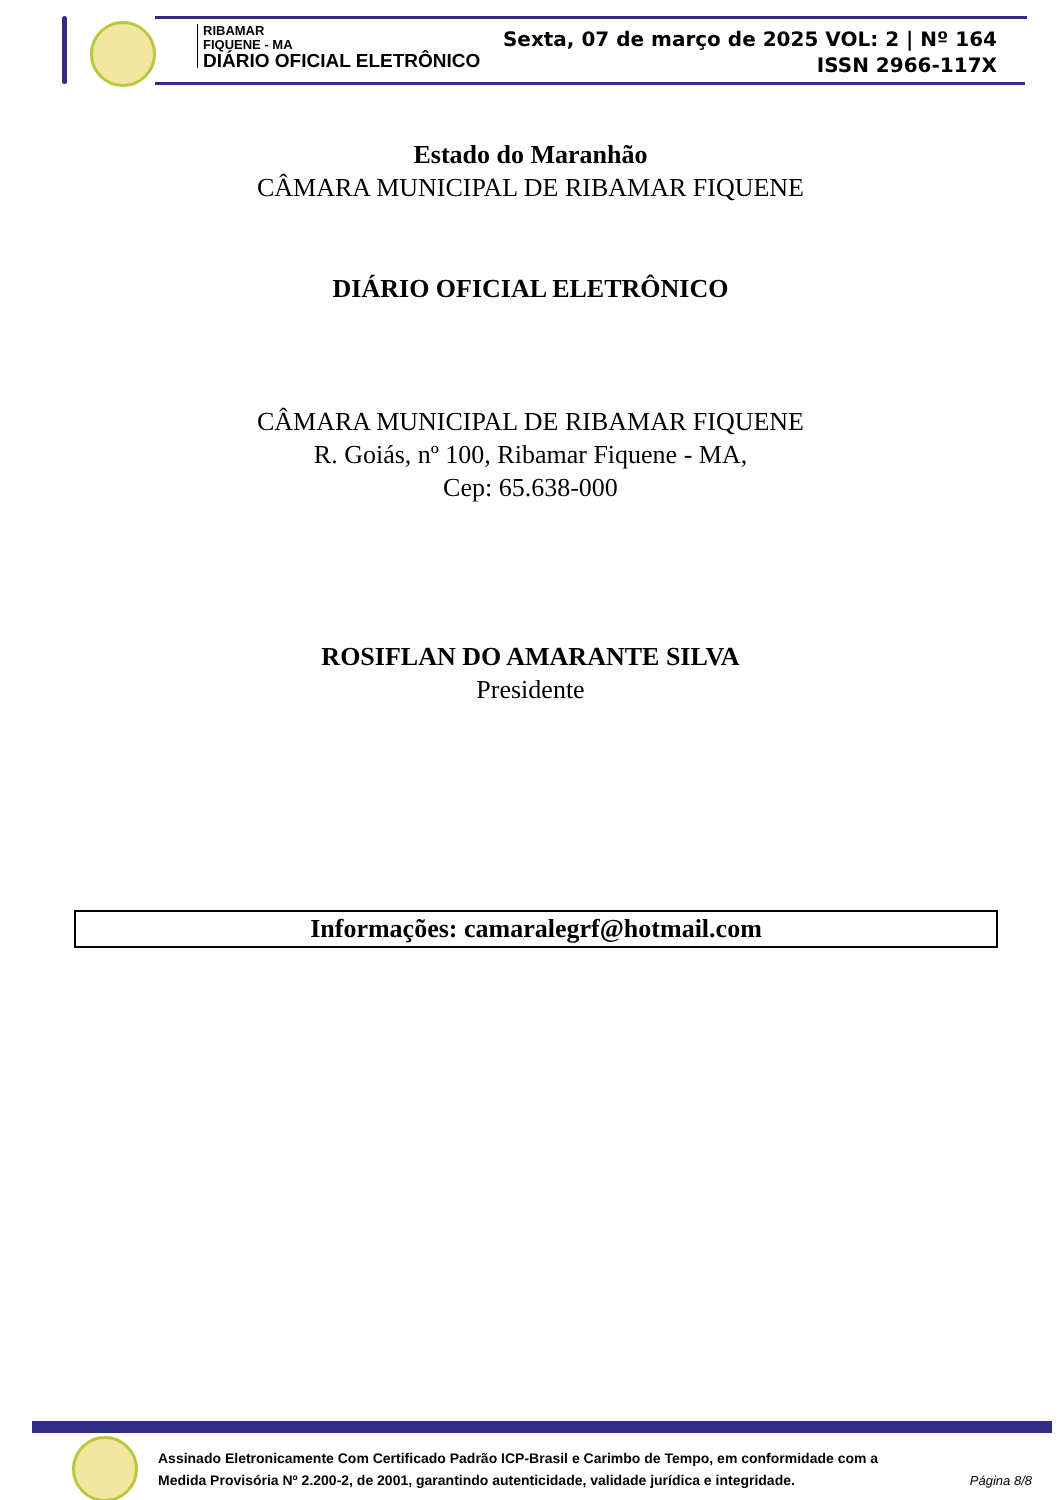RIBAMAR
FIQUENE - MA
DIÁRIO OFICIAL ELETRÔNICO
Sexta, 07 de março de 2025 VOL: 2 | Nº 164
ISSN 2966-117X
Estado do Maranhão
CÂMARA MUNICIPAL DE RIBAMAR FIQUENE
DIÁRIO OFICIAL ELETRÔNICO
CÂMARA MUNICIPAL DE RIBAMAR FIQUENE
R. Goiás, nº 100, Ribamar Fiquene - MA,
Cep: 65.638-000
ROSIFLAN DO AMARANTE SILVA
Presidente
Informações: camaralegrf@hotmail.com
Assinado Eletronicamente Com Certificado Padrão ICP-Brasil e Carimbo de Tempo, em conformidade com a
Medida Provisória Nº 2.200-2, de 2001, garantindo autenticidade, validade jurídica e integridade.
Página 8/8